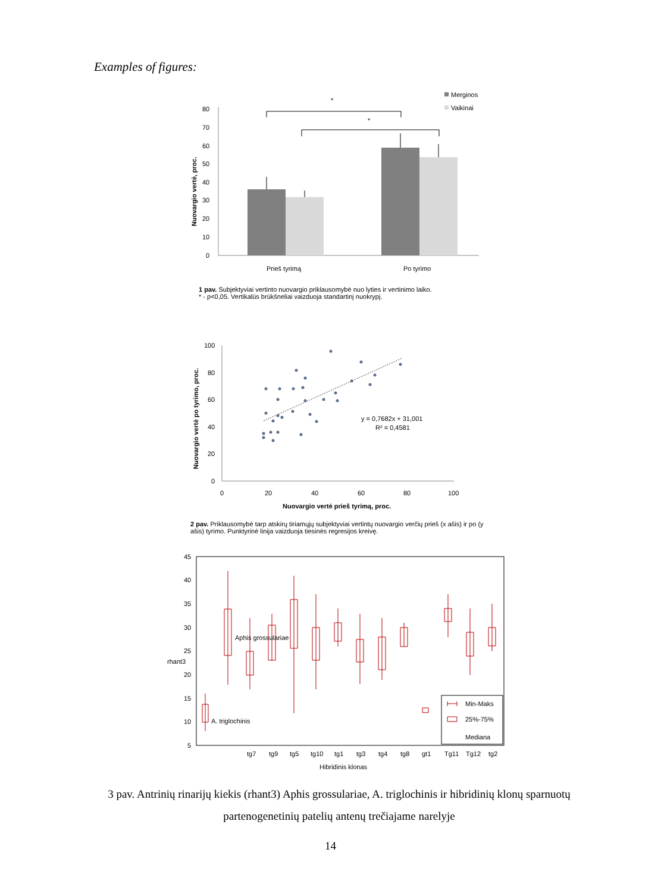Examples of figures:
Nuovargio vertė, proc.
80
70
60
50
40
30
20
10
0
*
*
Merginos
Vaikinai
Prieš tyrimą
Po tyrimo
1 pav. Subjektyviai vertinto nuovargio priklausomybė nuo lyties ir vertinimo laiko.
* - p<0,05. Vertikalūs brūkšneliai vaizduoja standartinį nuokrypį.
Nuovargio vertė po tyrimo, proc.
100
80
60
40
20
0
0
20
40
60
80
100
y = 0,7682x + 31,001
R² = 0,4581
Nuovargio vertė prieš tyrimą, proc.
2 pav. Priklausomybė tarp atskirų tiriamųjų subjektyviai vertintų nuovargio verčių prieš (x ašis) ir po (y ašis) tyrimo. Punktyrinė linija vaizduoja tiesinės regresijos kreivę.
45
40
35
30
25
20
15
10
5
rhant3
Min-Maks
25%-75%
Mediana
Aphis grossulariae
A. triglochinis
tg7
tg9
tg5
tg10
tg1
tg3
tg4
tg8
gt1
Tg11
Tg12
tg2
Hibridinis klonas
3 pav. Antrinių rinarijų kiekis (rhant3) Aphis grossulariae, A. triglochinis ir hibridinių klonų sparnuotų partenogenetinių patelių antenų trečiajame narelyje
14